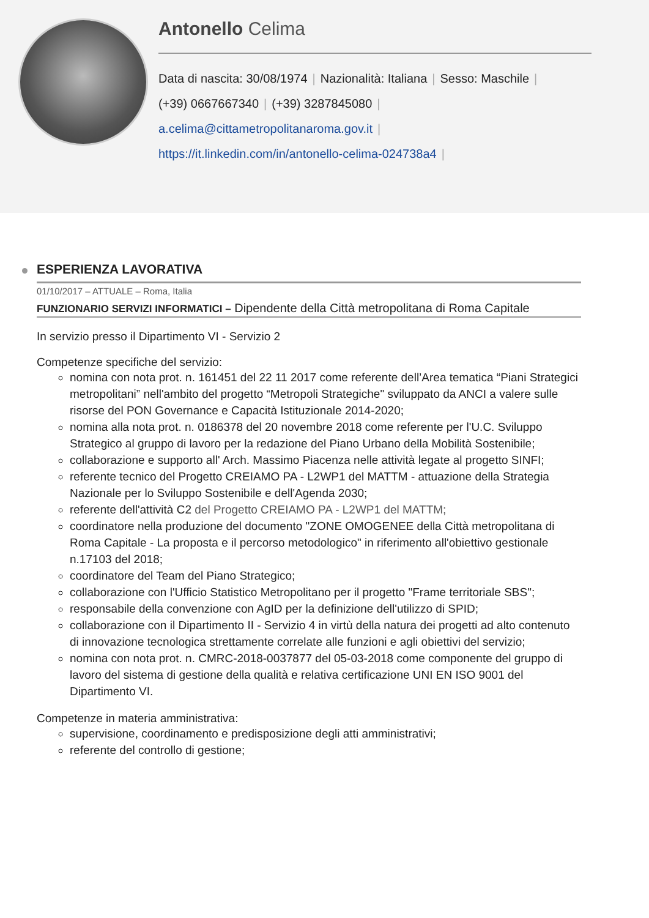Antonello Celima
Data di nascita: 30/08/1974 | Nazionalità: Italiana | Sesso: Maschile |
(+39) 0667667340 | (+39) 3287845080 |
a.celima@cittametropolitanaroma.gov.it |
https://it.linkedin.com/in/antonello-celima-024738a4 |
ESPERIENZA LAVORATIVA
01/10/2017 – ATTUALE – Roma, Italia
FUNZIONARIO SERVIZI INFORMATICI – Dipendente della Città metropolitana di Roma Capitale
In servizio presso il Dipartimento VI - Servizio 2
Competenze specifiche del servizio:
nomina con nota prot. n. 161451 del 22 11 2017 come referente dell’Area tematica “Piani Strategici metropolitani” nell'ambito del progetto “Metropoli Strategiche" sviluppato da ANCI a valere sulle risorse del PON Governance e Capacità Istituzionale 2014-2020;
nomina alla nota prot. n. 0186378 del 20 novembre 2018 come referente per l'U.C. Sviluppo Strategico al gruppo di lavoro per la redazione del Piano Urbano della Mobilità Sostenibile;
collaborazione e supporto all' Arch. Massimo Piacenza nelle attività legate al progetto SINFI;
referente tecnico del Progetto CREIAMO PA - L2WP1 del MATTM - attuazione della Strategia Nazionale per lo Sviluppo Sostenibile e dell'Agenda 2030;
referente dell'attività C2 del Progetto CREIAMO PA - L2WP1 del MATTM;
coordinatore nella produzione del documento "ZONE OMOGENEE della Città metropolitana di Roma Capitale - La proposta e il percorso metodologico" in riferimento all'obiettivo gestionale n.17103 del 2018;
coordinatore del Team del Piano Strategico;
collaborazione con l'Ufficio Statistico Metropolitano per il progetto "Frame territoriale SBS";
responsabile della convenzione con AgID per la definizione dell'utilizzo di SPID;
collaborazione con il Dipartimento II - Servizio 4 in virtù della natura dei progetti ad alto contenuto di innovazione tecnologica strettamente correlate alle funzioni e agli obiettivi del servizio;
nomina con nota prot. n. CMRC-2018-0037877 del 05-03-2018 come componente del gruppo di lavoro del sistema di gestione della qualità e relativa certificazione UNI EN ISO 9001 del Dipartimento VI.
Competenze in materia amministrativa:
supervisione, coordinamento e predisposizione degli atti amministrativi;
referente del controllo di gestione;